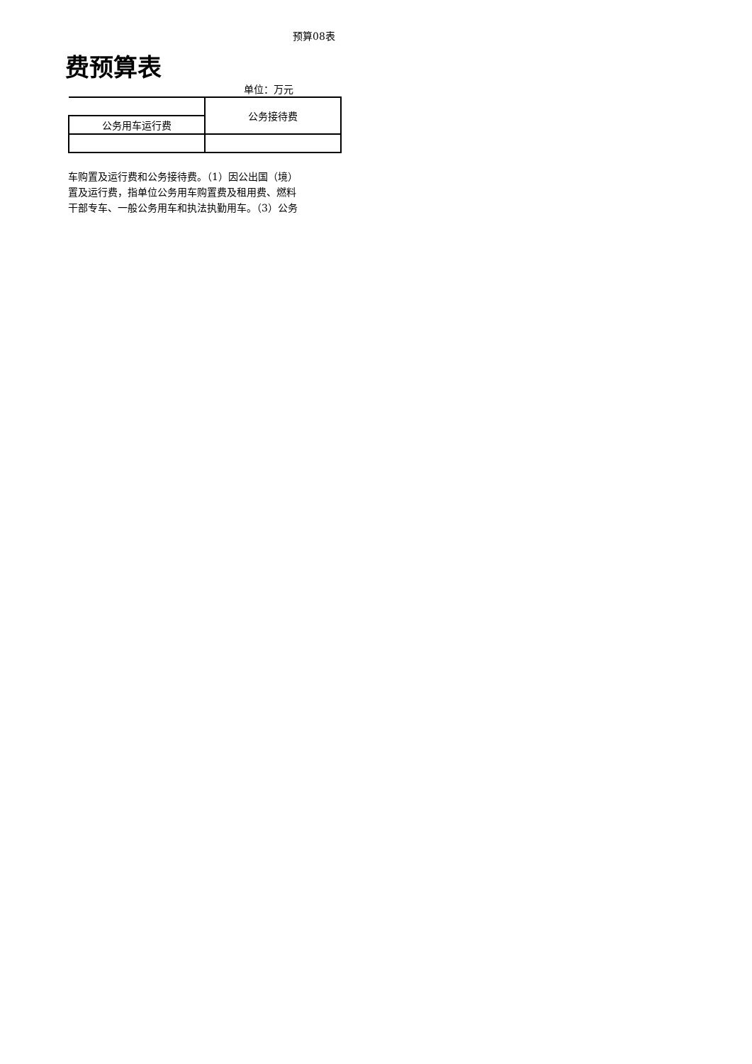预算08表
费预算表
单位：万元
| | 公务接待费 |
| 公务用车运行费 | |
车购置及运行费和公务接待费。（1）因公出国（境）
置及运行费，指单位公务用车购置费及租用费、燃料
干部专车、一般公务用车和执法执勤用车。（3）公务